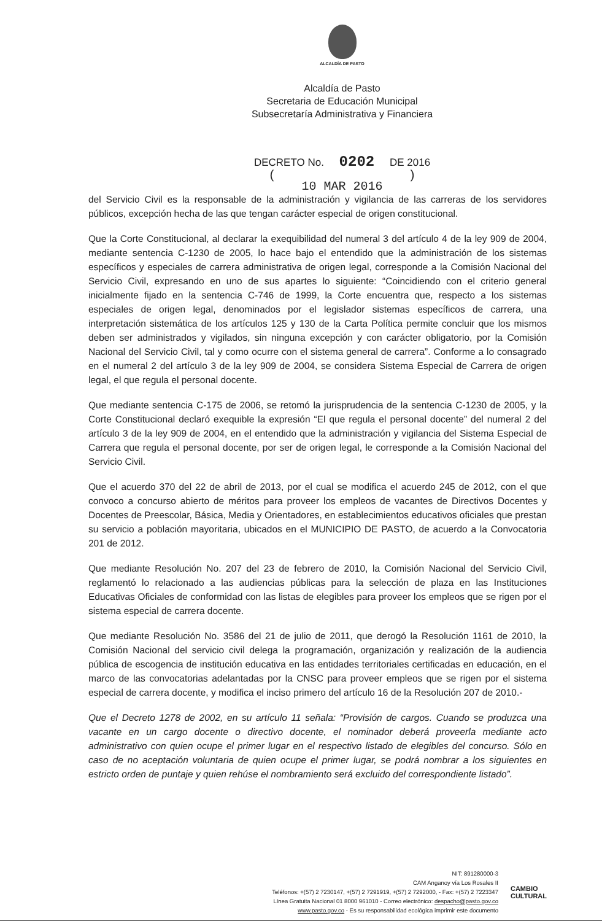ALCALDÍA DE PASTO
Alcaldía de Pasto
Secretaria de Educación Municipal
Subsecretaría Administrativa y Financiera
DECRETO No. 0202 DE 2016
( )
10 MAR 2016
del Servicio Civil es la responsable de la administración y vigilancia de las carreras de los servidores públicos, excepción hecha de las que tengan carácter especial de origen constitucional.
Que la Corte Constitucional, al declarar la exequibilidad del numeral 3 del artículo 4 de la ley 909 de 2004, mediante sentencia C-1230 de 2005, lo hace bajo el entendido que la administración de los sistemas específicos y especiales de carrera administrativa de origen legal, corresponde a la Comisión Nacional del Servicio Civil, expresando en uno de sus apartes lo siguiente: “Coincidiendo con el criterio general inicialmente fijado en la sentencia C-746 de 1999, la Corte encuentra que, respecto a los sistemas especiales de origen legal, denominados por el legislador sistemas específicos de carrera, una interpretación sistemática de los artículos 125 y 130 de la Carta Política permite concluir que los mismos deben ser administrados y vigilados, sin ninguna excepción y con carácter obligatorio, por la Comisión Nacional del Servicio Civil, tal y como ocurre con el sistema general de carrera”. Conforme a lo consagrado en el numeral 2 del artículo 3 de la ley 909 de 2004, se considera Sistema Especial de Carrera de origen legal, el que regula el personal docente.
Que mediante sentencia C-175 de 2006, se retomó la jurisprudencia de la sentencia C-1230 de 2005, y la Corte Constitucional declaró exequible la expresión “El que regula el personal docente” del numeral 2 del artículo 3 de la ley 909 de 2004, en el entendido que la administración y vigilancia del Sistema Especial de Carrera que regula el personal docente, por ser de origen legal, le corresponde a la Comisión Nacional del Servicio Civil.
Que el acuerdo 370 del 22 de abril de 2013, por el cual se modifica el acuerdo 245 de 2012, con el que convoco a concurso abierto de méritos para proveer los empleos de vacantes de Directivos Docentes y Docentes de Preescolar, Básica, Media y Orientadores, en establecimientos educativos oficiales que prestan su servicio a población mayoritaria, ubicados en el MUNICIPIO DE PASTO, de acuerdo a la Convocatoria 201 de 2012.
Que mediante Resolución No. 207 del 23 de febrero de 2010, la Comisión Nacional del Servicio Civil, reglamentó lo relacionado a las audiencias públicas para la selección de plaza en las Instituciones Educativas Oficiales de conformidad con las listas de elegibles para proveer los empleos que se rigen por el sistema especial de carrera docente.
Que mediante Resolución No. 3586 del 21 de julio de 2011, que derogó la Resolución 1161 de 2010, la Comisión Nacional del servicio civil delega la programación, organización y realización de la audiencia pública de escogencia de institución educativa en las entidades territoriales certificadas en educación, en el marco de las convocatorias adelantadas por la CNSC para proveer empleos que se rigen por el sistema especial de carrera docente, y modifica el inciso primero del artículo 16 de la Resolución 207 de 2010.-
Que el Decreto 1278 de 2002, en su artículo 11 señala: “Provisión de cargos. Cuando se produzca una vacante en un cargo docente o directivo docente, el nominador deberá proveerla mediante acto administrativo con quien ocupe el primer lugar en el respectivo listado de elegibles del concurso. Sólo en caso de no aceptación voluntaria de quien ocupe el primer lugar, se podrá nombrar a los siguientes en estricto orden de puntaje y quien rehúse el nombramiento será excluido del correspondiente listado”.
NIT: 891280000-3
CAM Anganoy vía Los Rosales II
Teléfonos: +(57) 2 7230147, +(57) 2 7291919, +(57) 2 7292000, - Fax: +(57) 2 7223347
Línea Gratuita Nacional 01 8000 961010 - Correo electrónico: despacho@pasto.gov.co
www.pasto.gov.co - Es su responsabilidad ecológica imprimir este documento
CAMBIO
CULTURAL